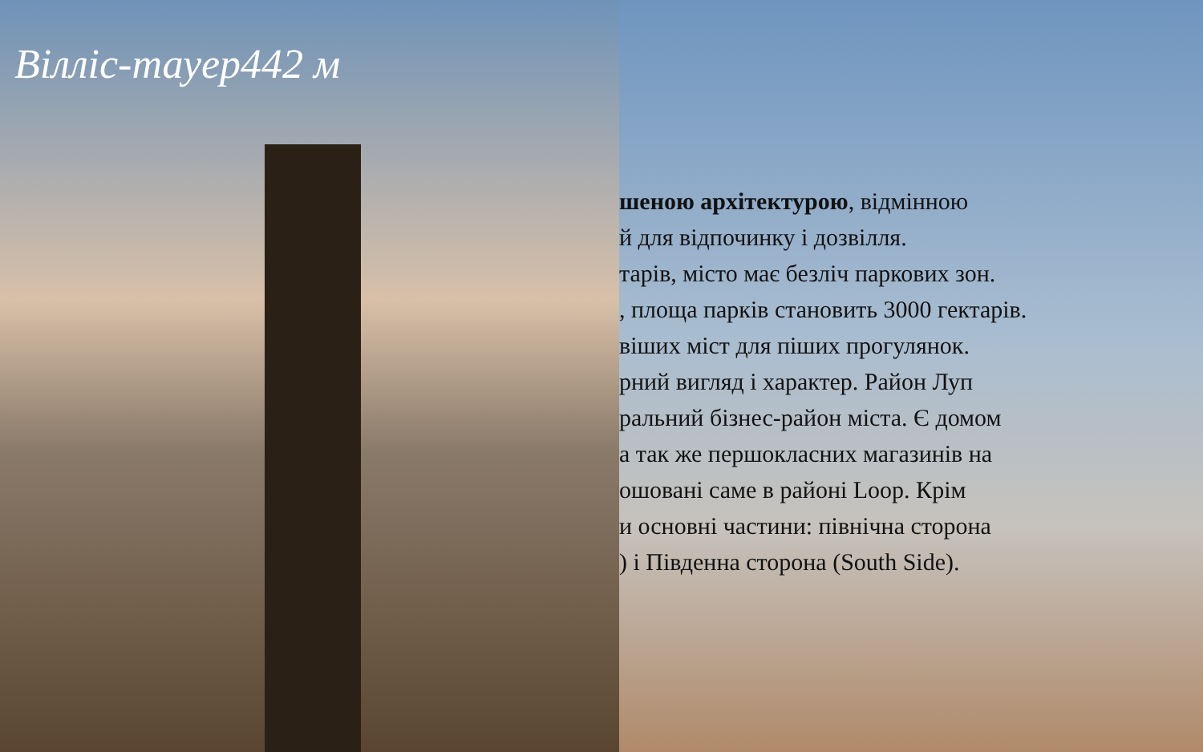Вілліс-тауер442 м
шеною архітектурою, відмінною
й для відпочинку і дозвілля.
тарів, місто має безліч паркових зон.
, площа парків становить 3000 гектарів.
віших міст для піших прогулянок.
рний вигляд і характер. Район Луп
ральний бізнес-район міста. Є домом
а так же першокласних магазинів на
ошовані саме в районі Loop. Крім
и основні частини: північна сторона
) і Південна сторона (South Side).